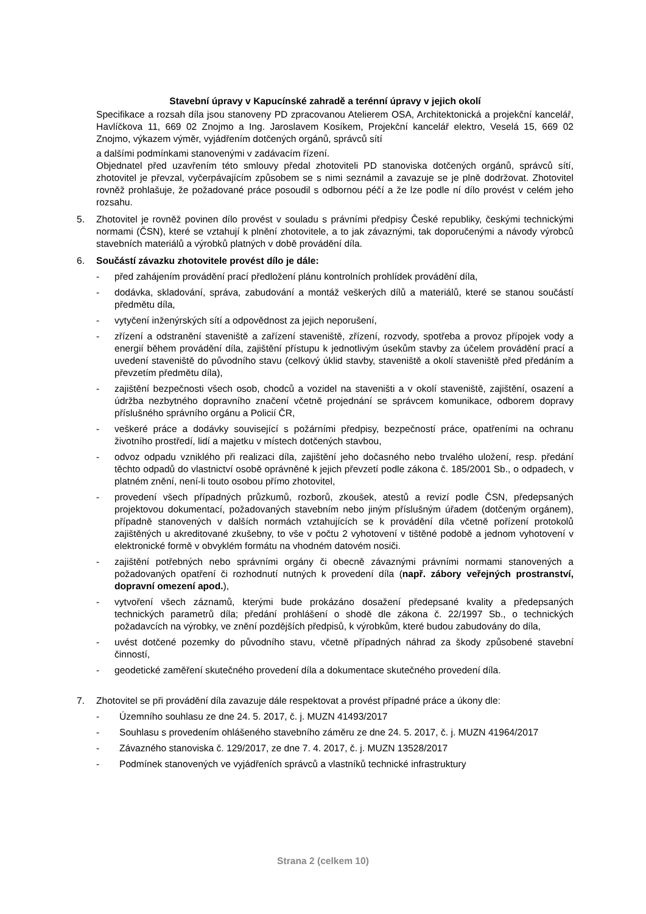Stavební úpravy v Kapucínské zahradě a terénní úpravy v jejich okolí
Specifikace a rozsah díla jsou stanoveny PD zpracovanou Atelierem OSA, Architektonická a projekční kancelář, Havlíčkova 11, 669 02 Znojmo a Ing. Jaroslavem Kosíkem, Projekční kancelář elektro, Veselá 15, 669 02 Znojmo, výkazem výměr, vyjádřením dotčených orgánů, správců sítí
a dalšími podmínkami stanovenými v zadávacím řízení.
Objednatel před uzavřením této smlouvy předal zhotoviteli PD stanoviska dotčených orgánů, správců sítí, zhotovitel je převzal, vyčerpávajícím způsobem se s nimi seznámil a zavazuje se je plně dodržovat. Zhotovitel rovněž prohlašuje, že požadované práce posoudil s odbornou péčí a že lze podle ní dílo provést v celém jeho rozsahu.
5. Zhotovitel je rovněž povinen dílo provést v souladu s právními předpisy České republiky, českými technickými normami (ČSN), které se vztahují k plnění zhotovitele, a to jak závaznými, tak doporučenými a návody výrobců stavebních materiálů a výrobků platných v době provádění díla.
6. Součástí závazku zhotovitele provést dílo je dále:
- před zahájením provádění prací předložení plánu kontrolních prohlídek provádění díla,
- dodávka, skladování, správa, zabudování a montáž veškerých dílů a materiálů, které se stanou součástí předmětu díla,
- vytyčení inženýrských sítí a odpovědnost za jejich neporušení,
- zřízení a odstranění staveniště a zařízení staveniště, zřízení, rozvody, spotřeba a provoz přípojek vody a energií během provádění díla, zajištění přístupu k jednotlivým úsekům stavby za účelem provádění prací a uvedení staveniště do původního stavu (celkový úklid stavby, staveniště a okolí staveniště před předáním a převzetím předmětu díla),
- zajištění bezpečnosti všech osob, chodců a vozidel na staveništi a v okolí staveniště, zajištění, osazení a údržba nezbytného dopravního značení včetně projednání se správcem komunikace, odborem dopravy příslušného správního orgánu a Policií ČR,
- veškeré práce a dodávky související s požárními předpisy, bezpečností práce, opatřeními na ochranu životního prostředí, lidí a majetku v místech dotčených stavbou,
- odvoz odpadu vzniklého při realizaci díla, zajištění jeho dočasného nebo trvalého uložení, resp. předání těchto odpadů do vlastnictví osobě oprávněné k jejich převzetí podle zákona č. 185/2001 Sb., o odpadech, v platném znění, není-li touto osobou přímo zhotovitel,
- provedení všech případných průzkumů, rozborů, zkoušek, atestů a revizí podle ČSN, předepsaných projektovou dokumentací, požadovaných stavebním nebo jiným příslušným úřadem (dotčeným orgánem), případně stanovených v dalších normách vztahujících se k provádění díla včetně pořízení protokolů zajištěných u akreditované zkušebny, to vše v počtu 2 vyhotovení v tištěné podobě a jednom vyhotovení v elektronické formě v obvyklém formátu na vhodném datovém nosiči.
- zajištění potřebných nebo správními orgány či obecně závaznými právními normami stanovených a požadovaných opatření či rozhodnutí nutných k provedení díla (např. zábory veřejných prostranství, dopravní omezení apod.),
- vytvoření všech záznamů, kterými bude prokázáno dosažení předepsané kvality a předepsaných technických parametrů díla; předání prohlášení o shodě dle zákona č. 22/1997 Sb., o technických požadavcích na výrobky, ve znění pozdějších předpisů, k výrobkům, které budou zabudovány do díla,
- uvést dotčené pozemky do původního stavu, včetně případných náhrad za škody způsobené stavební činností,
- geodetické zaměření skutečného provedení díla a dokumentace skutečného provedení díla.
7. Zhotovitel se při provádění díla zavazuje dále respektovat a provést případné práce a úkony dle:
- Územního souhlasu ze dne 24. 5. 2017, č. j. MUZN 41493/2017
- Souhlasu s provedením ohlášeného stavebního záměru ze dne 24. 5. 2017, č. j. MUZN 41964/2017
- Závazného stanoviska č. 129/2017, ze dne 7. 4. 2017, č. j. MUZN 13528/2017
- Podmínek stanovených ve vyjádřeních správců a vlastníků technické infrastruktury
Strana 2 (celkem 10)